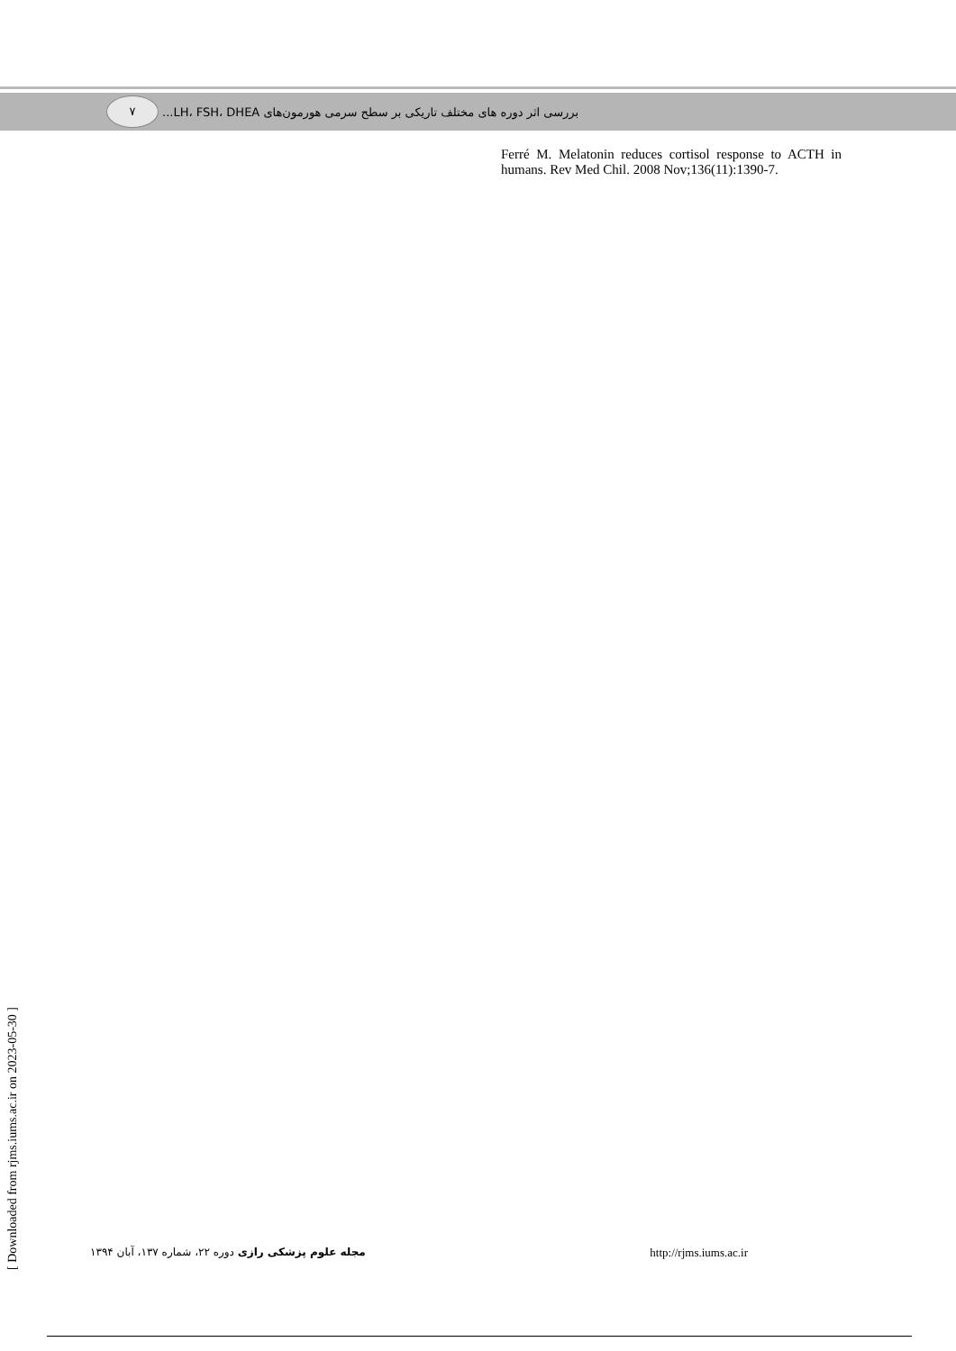۷
بررسی اثر دوره های مختلف تاریکی بر سطح سرمی هورمون‌های LH، FSH، DHEA...
Ferré M. Melatonin reduces cortisol response to ACTH in humans. Rev Med Chil. 2008 Nov;136(11):1390-7.
[ Downloaded from rjms.iums.ac.ir on 2023-05-30 ]
مجله علوم پزشکی رازی دوره ۲۲، شماره ۱۳۷، آبان ۱۳۹۴
http://rjms.iums.ac.ir